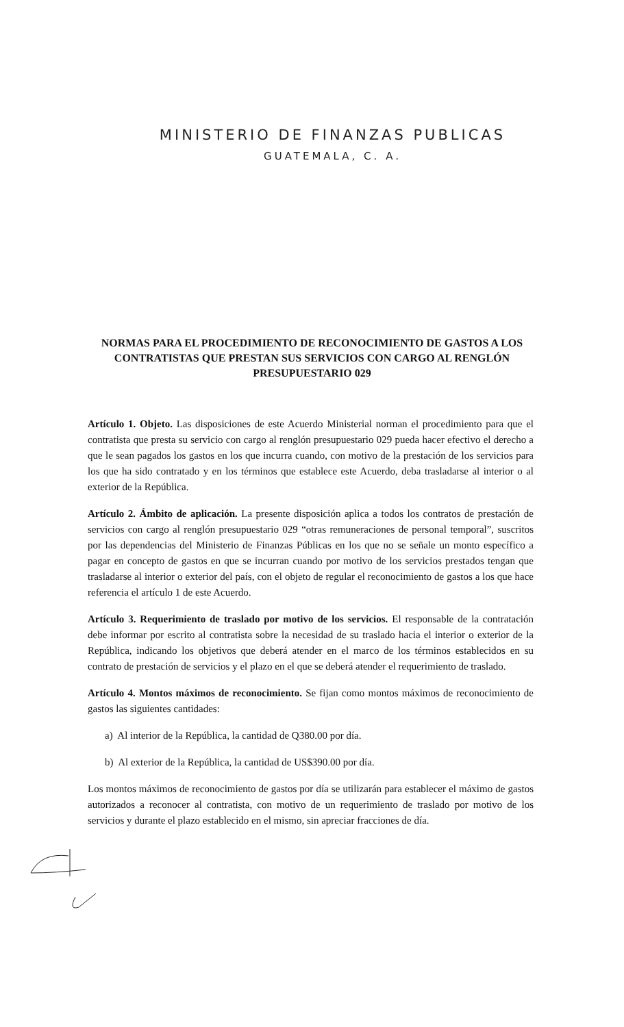MINISTERIO DE FINANZAS PUBLICAS
GUATEMALA, C. A.
NORMAS PARA EL PROCEDIMIENTO DE RECONOCIMIENTO DE GASTOS A LOS CONTRATISTAS QUE PRESTAN SUS SERVICIOS CON CARGO AL RENGLÓN PRESUPUESTARIO 029
Artículo 1. Objeto. Las disposiciones de este Acuerdo Ministerial norman el procedimiento para que el contratista que presta su servicio con cargo al renglón presupuestario 029 pueda hacer efectivo el derecho a que le sean pagados los gastos en los que incurra cuando, con motivo de la prestación de los servicios para los que ha sido contratado y en los términos que establece este Acuerdo, deba trasladarse al interior o al exterior de la República.
Artículo 2. Ámbito de aplicación. La presente disposición aplica a todos los contratos de prestación de servicios con cargo al renglón presupuestario 029 “otras remuneraciones de personal temporal”, suscritos por las dependencias del Ministerio de Finanzas Públicas en los que no se señale un monto específico a pagar en concepto de gastos en que se incurran cuando por motivo de los servicios prestados tengan que trasladarse al interior o exterior del país, con el objeto de regular el reconocimiento de gastos a los que hace referencia el artículo 1 de este Acuerdo.
Artículo 3. Requerimiento de traslado por motivo de los servicios. El responsable de la contratación debe informar por escrito al contratista sobre la necesidad de su traslado hacia el interior o exterior de la República, indicando los objetivos que deberá atender en el marco de los términos establecidos en su contrato de prestación de servicios y el plazo en el que se deberá atender el requerimiento de traslado.
Artículo 4. Montos máximos de reconocimiento. Se fijan como montos máximos de reconocimiento de gastos las siguientes cantidades:
a) Al interior de la República, la cantidad de Q380.00 por día.
b) Al exterior de la República, la cantidad de US$390.00 por día.
Los montos máximos de reconocimiento de gastos por día se utilizarán para establecer el máximo de gastos autorizados a reconocer al contratista, con motivo de un requerimiento de traslado por motivo de los servicios y durante el plazo establecido en el mismo, sin apreciar fracciones de día.